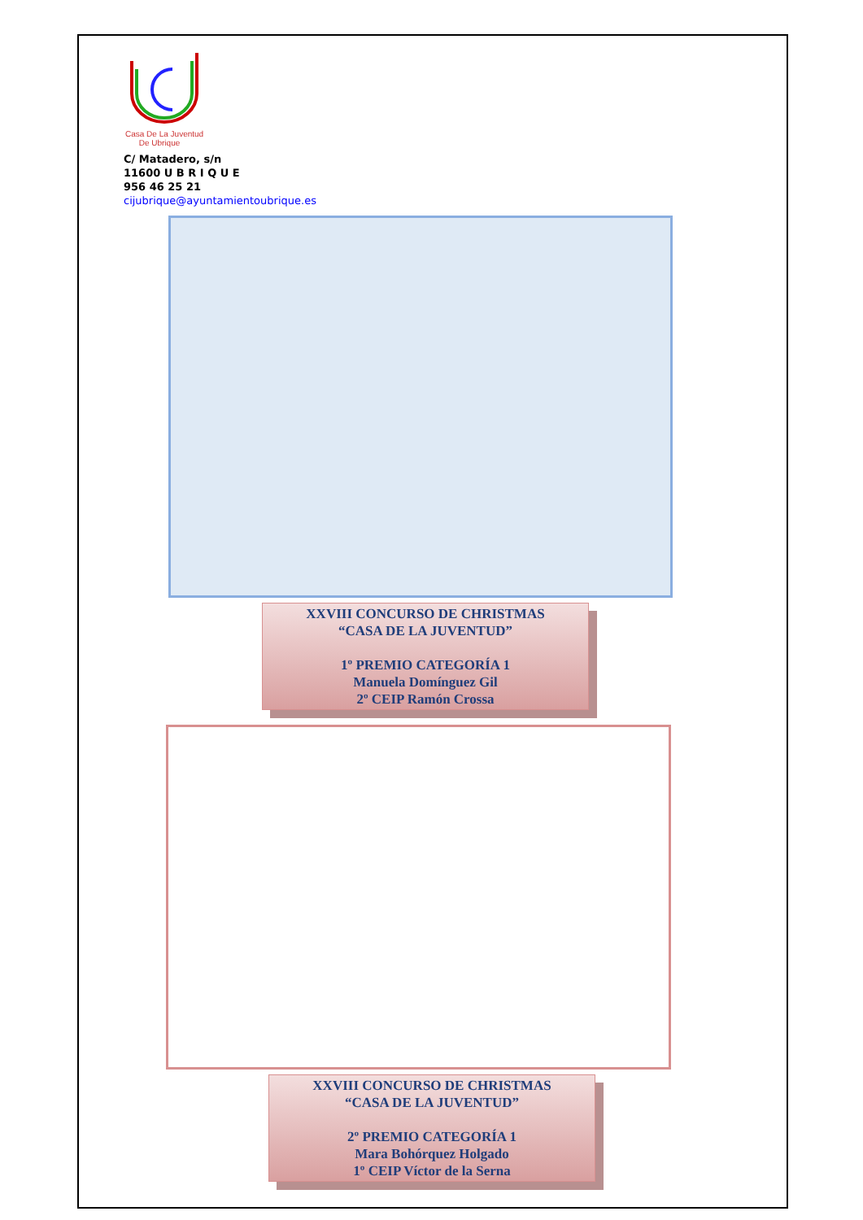Casa De La Juventud
De Ubrique
C/ Matadero, s/n
11600 U B R I Q U E
956 46 25 21
cijubrique@ayuntamientoubrique.es
XXVIII CONCURSO DE CHRISTMAS
“CASA DE LA JUVENTUD”
1º PREMIO CATEGORÍA 1
Manuela Domínguez Gil
2º CEIP Ramón Crossa
XXVIII CONCURSO DE CHRISTMAS
“CASA DE LA JUVENTUD”
2º PREMIO CATEGORÍA 1
Mara Bohórquez Holgado
1º CEIP Víctor de la Serna